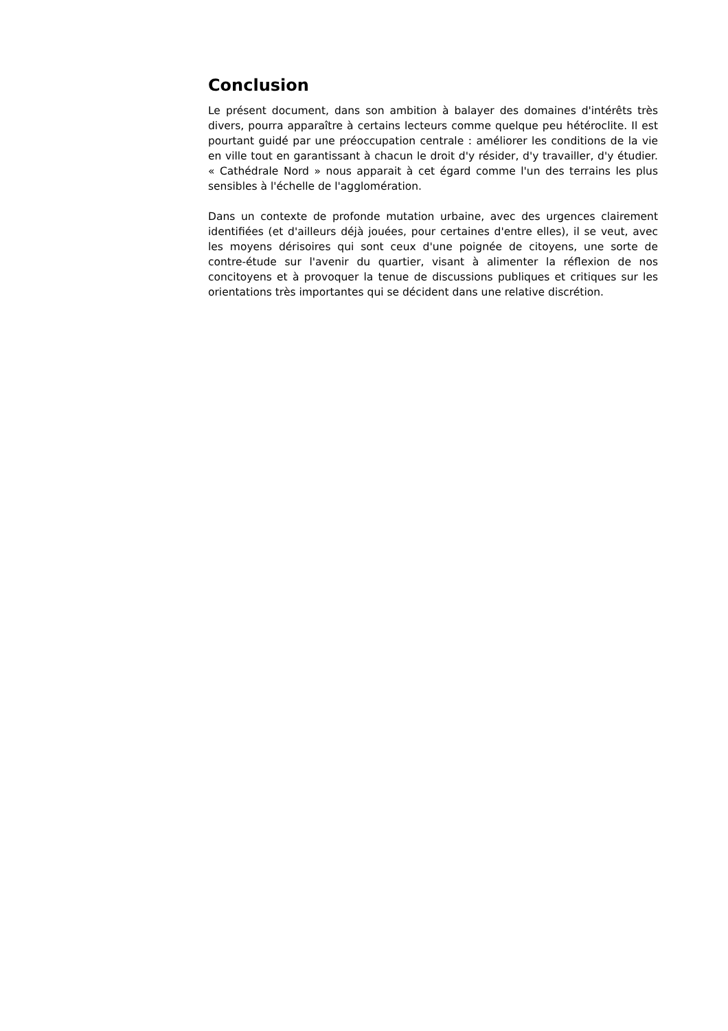Conclusion
Le présent document, dans son ambition à balayer des domaines d'intérêts très divers, pourra apparaître à certains lecteurs comme quelque peu hétéroclite. Il est pourtant guidé par une préoccupation centrale : améliorer les conditions de la vie en ville tout en garantissant à chacun le droit d'y résider, d'y travailler, d'y étudier. « Cathédrale Nord » nous apparait à cet égard comme l'un des terrains les plus sensibles à l'échelle de l'agglomération.
Dans un contexte de profonde mutation urbaine, avec des urgences clairement identifiées (et d'ailleurs déjà jouées, pour certaines d'entre elles), il se veut, avec les moyens dérisoires qui sont ceux d'une poignée de citoyens, une sorte de contre-étude sur l'avenir du quartier, visant à alimenter la réflexion de nos concitoyens et à provoquer la tenue de discussions publiques et critiques sur les orientations très importantes qui se décident dans une relative discrétion.